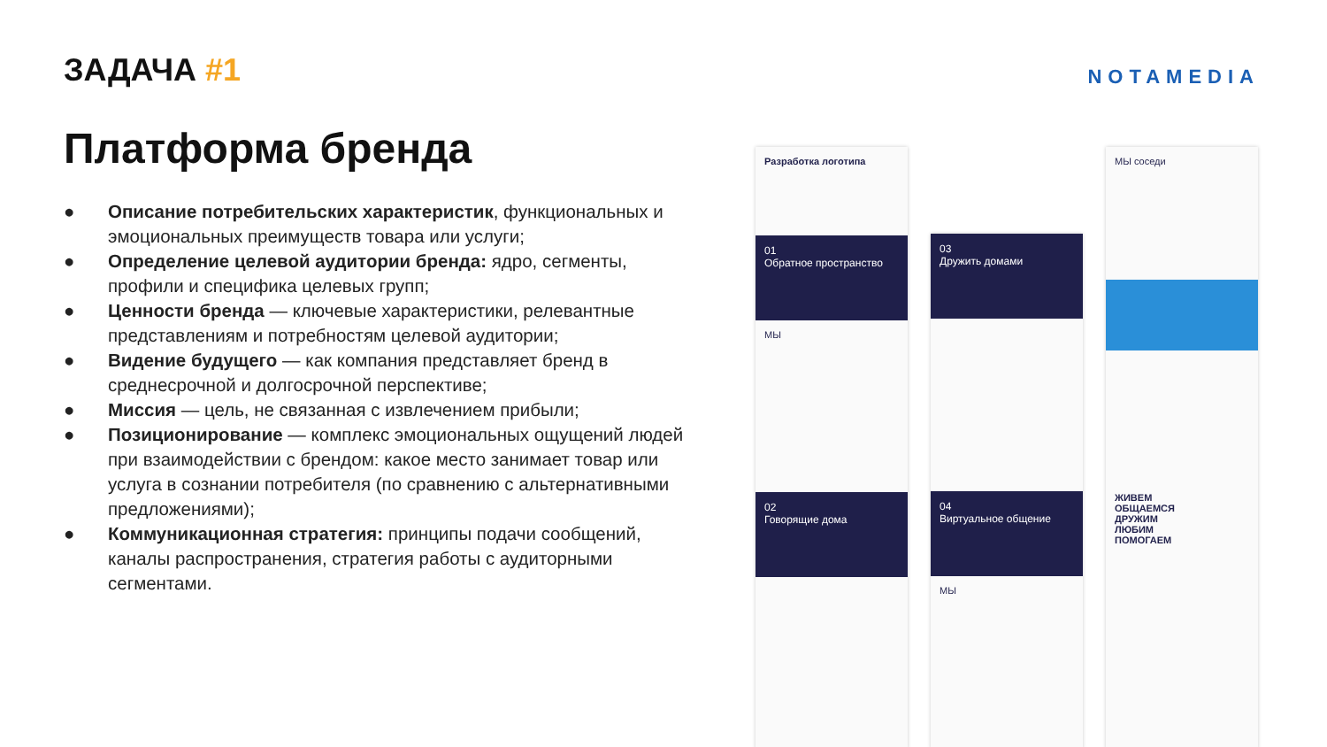ЗАДАЧА #1
NOTAMEDIA
Платформа бренда
● Описание потребительских характеристик, функциональных и эмоциональных преимуществ товара или услуги;
● Определение целевой аудитории бренда: ядро, сегменты, профили и специфика целевых групп;
● Ценности бренда — ключевые характеристики, релевантные представлениям и потребностям целевой аудитории;
● Видение будущего — как компания представляет бренд в среднесрочной и долгосрочной перспективе;
● Миссия — цель, не связанная с извлечением прибыли;
● Позиционирование — комплекс эмоциональных ощущений людей при взаимодействии с брендом: какое место занимает товар или услуга в сознании потребителя (по сравнению с альтернативными предложениями);
● Коммуникационная стратегия: принципы подачи сообщений, каналы распространения, стратегия работы с аудиторными сегментами.
Разработка логотипа
01
Обратное пространство
МЫ
02
Говорящие дома
03
Дружить домами
04
Виртуальное общение
МЫ
МЫ соседи
ЖИВЕМ
ОБЩАЕМСЯ
ДРУЖИМ
ЛЮБИМ
ПОМОГАЕМ